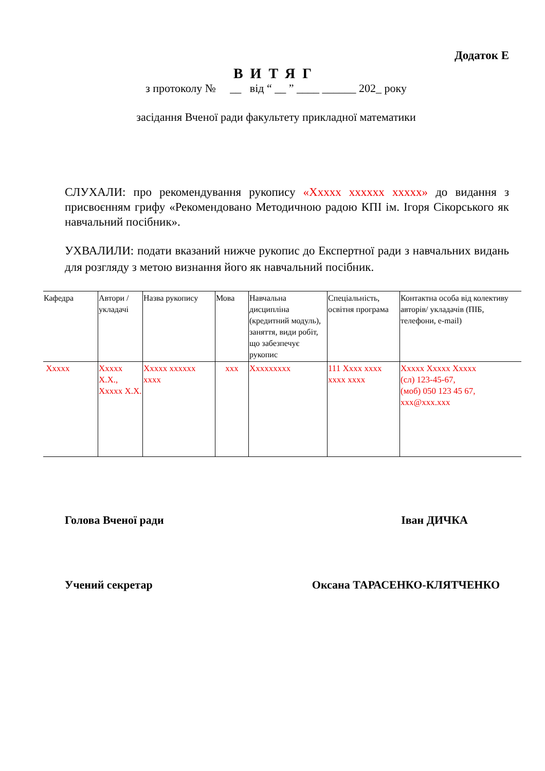Додаток Е
ВИТЯГ
з протоколу № __ від “ __ ” ____ ______ 202_ року
засідання Вченої ради факультету прикладної математики
СЛУХАЛИ: про рекомендування рукопису «Ххххх хххххх ххххх» до видання з присвоєнням грифу «Рекомендовано Методичною радою КПІ ім. Ігоря Сікорського як навчальний посібник».
УХВАЛИЛИ: подати вказаний нижче рукопис до Експертної ради з навчальних видань для розгляду з метою визнання його як навчальний посібник.
| Кафедра | Автори / укладачі | Назва рукопису | Мова | Навчальна дисципліна (кредитний модуль), заняття, види робіт, що забезпечує рукопис | Спеціальність, освітня програма | Контактна особа від колективу авторів/ укладачів (ПІБ, телефони, e-mail) |
| --- | --- | --- | --- | --- | --- | --- |
| Ххххх | Ххххх Х.Х., Ххххх Х.Х. | Ххххх хххххх хххх | ххх | Ххххххххх | 111 Хххх хххх хххх хххх | Ххххх Ххххх Ххххх (сл) 123-45-67, (моб) 050 123 45 67, ххх@ххх.ххх |
Голова Вченої ради Іван ДИЧКА
Учений секретар Оксана ТАРАСЕНКО-КЛЯТЧЕНКО